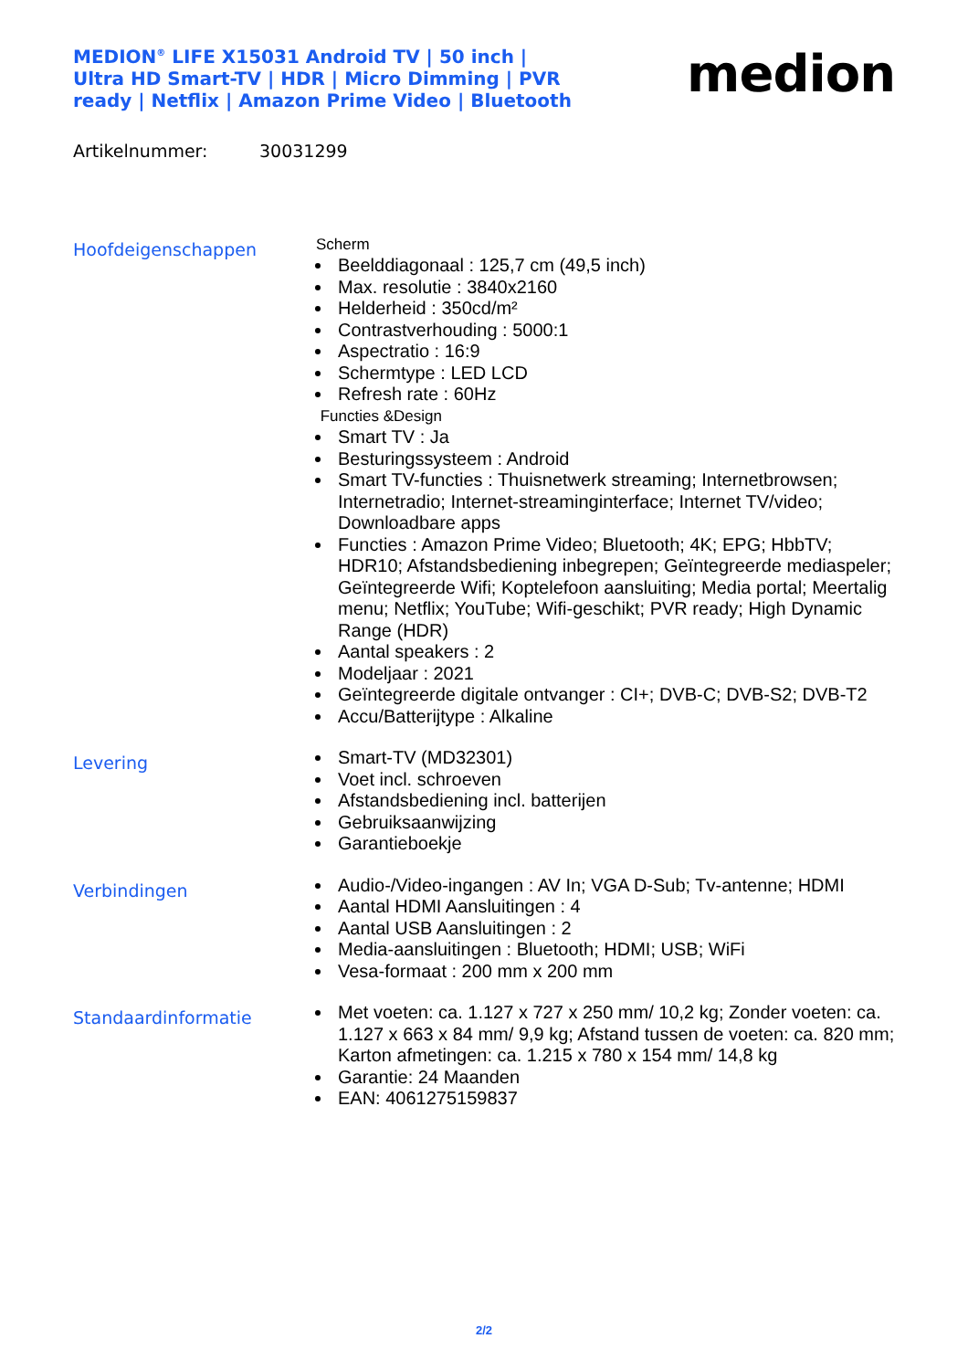MEDION<sup>®</sup> LIFE X15031 Android TV | 50 inch | Ultra HD Smart-TV | HDR | Micro Dimming | PVR ready | Netflix | Amazon Prime Video | Bluetooth
medion
Artikelnummer: 30031299
Hoofdeigenschappen
Scherm
Beelddiagonaal : 125,7 cm (49,5 inch)
Max. resolutie : 3840x2160
Helderheid : 350cd/m²
Contrastverhouding : 5000:1
Aspectratio : 16:9
Schermtype : LED LCD
Refresh rate : 60Hz
Functies &Design
Smart TV : Ja
Besturingssysteem : Android
Smart TV-functies : Thuisnetwerk streaming; Internetbrowsen; Internetradio; Internet-streaminginterface; Internet TV/video; Downloadbare apps
Functies : Amazon Prime Video; Bluetooth; 4K; EPG; HbbTV; HDR10; Afstandsbediening inbegrepen; Geïntegreerde mediaspeler; Geïntegreerde Wifi; Koptelefoon aansluiting; Media portal; Meertalig menu; Netflix; YouTube; Wifi-geschikt; PVR ready; High Dynamic Range (HDR)
Aantal speakers : 2
Modeljaar : 2021
Geïntegreerde digitale ontvanger : CI+; DVB-C; DVB-S2; DVB-T2
Accu/Batterijtype : Alkaline
Levering
Smart-TV (MD32301)
Voet incl. schroeven
Afstandsbediening incl. batterijen
Gebruiksaanwijzing
Garantieboekje
Verbindingen
Audio-/Video-ingangen : AV In; VGA D-Sub; Tv-antenne; HDMI
Aantal HDMI Aansluitingen : 4
Aantal USB Aansluitingen : 2
Media-aansluitingen : Bluetooth; HDMI; USB; WiFi
Vesa-formaat : 200 mm x 200 mm
Standaardinformatie
Met voeten: ca. 1.127 x 727 x 250 mm/ 10,2 kg; Zonder voeten: ca. 1.127 x 663 x 84 mm/ 9,9 kg; Afstand tussen de voeten: ca. 820 mm; Karton afmetingen: ca. 1.215 x 780 x 154 mm/ 14,8 kg
Garantie: 24 Maanden
EAN: 4061275159837
2/2